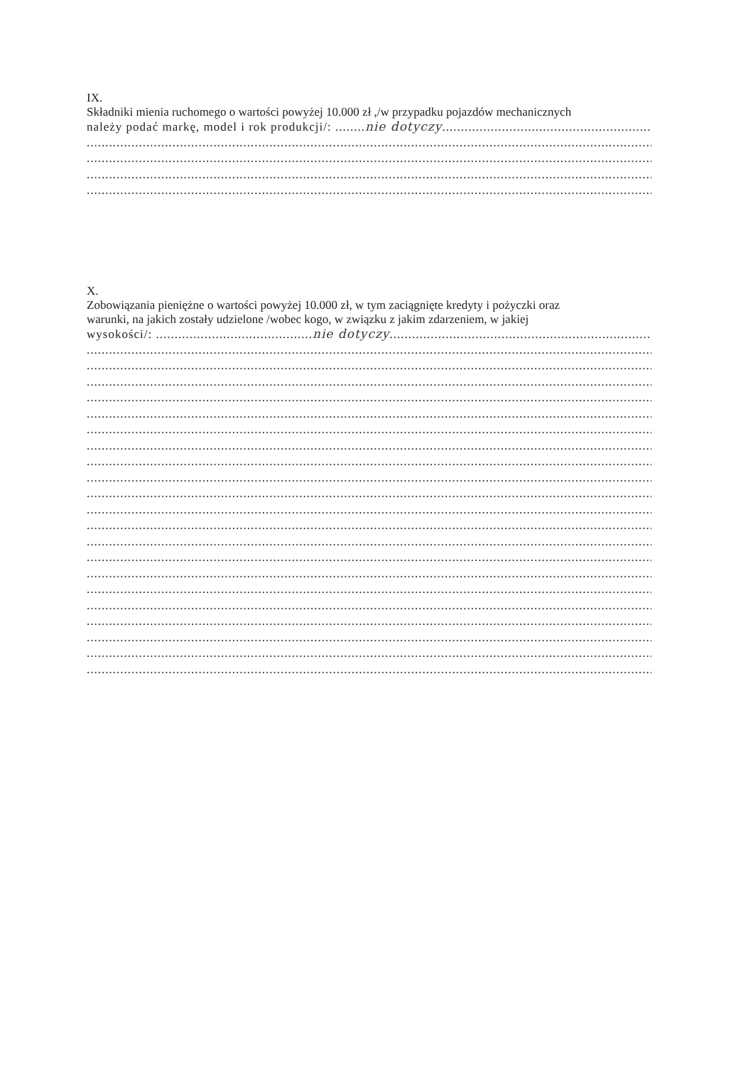IX.
Składniki mienia ruchomego o wartości powyżej 10.000 zł ,/w przypadku pojazdów mechanicznych
należy podać markę, model i rok produkcji/: ........nie dotyczy..............................................................................
................................................................................................................................................................
................................................................................................................................................................
................................................................................................................................................................
................................................................................................................................................................
X.
Zobowiązania pieniężne o wartości powyżej 10.000 zł, w tym zaciągnięte kredyty i pożyczki oraz
warunki, na jakich zostały udzielone /wobec kogo, w związku z jakim zdarzeniem, w jakiej
wysokości/: ..........................................nie dotyczy......................................................................................
................................................................................................................................................................
................................................................................................................................................................
................................................................................................................................................................
................................................................................................................................................................
................................................................................................................................................................
................................................................................................................................................................
................................................................................................................................................................
................................................................................................................................................................
................................................................................................................................................................
................................................................................................................................................................
................................................................................................................................................................
................................................................................................................................................................
................................................................................................................................................................
................................................................................................................................................................
................................................................................................................................................................
................................................................................................................................................................
................................................................................................................................................................
................................................................................................................................................................
................................................................................................................................................................
................................................................................................................................................................
................................................................................................................................................................